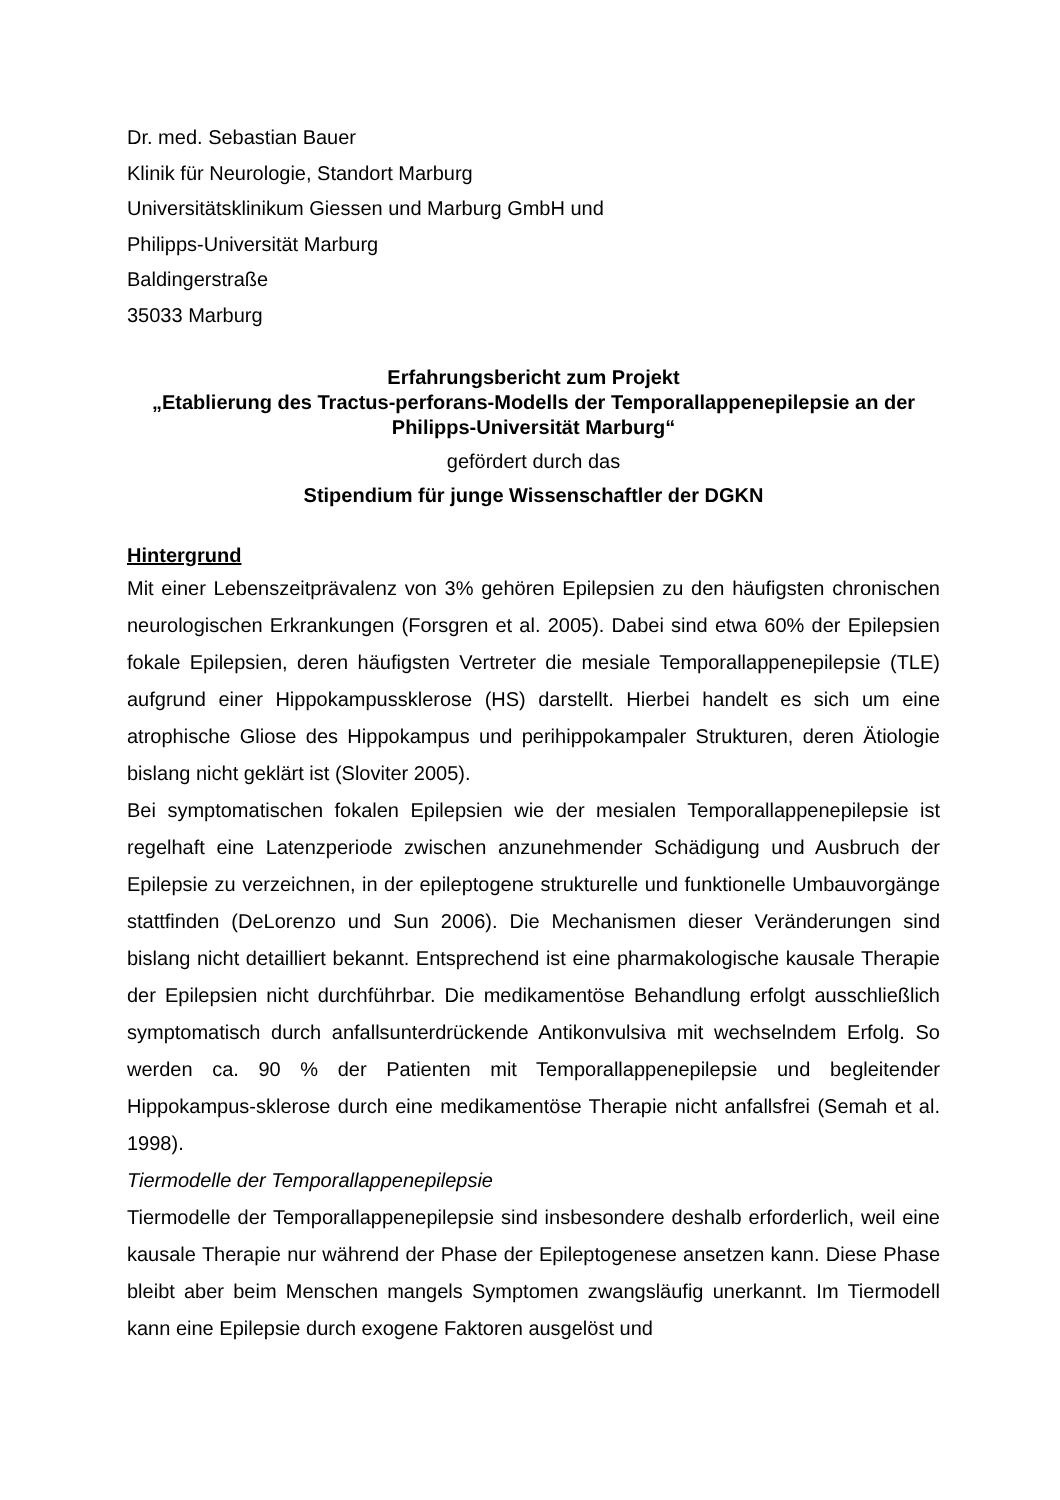Dr. med. Sebastian Bauer
Klinik für Neurologie, Standort Marburg
Universitätsklinikum Giessen und Marburg GmbH und
Philipps-Universität Marburg
Baldingerstraße
35033 Marburg
Erfahrungsbericht zum Projekt
„Etablierung des Tractus-perforans-Modells der Temporallappenepilepsie an der Philipps-Universität Marburg“
gefördert durch das
Stipendium für junge Wissenschaftler der DGKN
Hintergrund
Mit einer Lebenszeitprävalenz von 3% gehören Epilepsien zu den häufigsten chronischen neurologischen Erkrankungen (Forsgren et al. 2005). Dabei sind etwa 60% der Epilepsien fokale Epilepsien, deren häufigsten Vertreter die mesiale Temporallappenepilepsie (TLE) aufgrund einer Hippokampussklerose (HS) darstellt. Hierbei handelt es sich um eine atrophische Gliose des Hippokampus und perihippokampaler Strukturen, deren Ätiologie bislang nicht geklärt ist (Sloviter 2005).
Bei symptomatischen fokalen Epilepsien wie der mesialen Temporallappenepilepsie ist regelhaft eine Latenzperiode zwischen anzunehmender Schädigung und Ausbruch der Epilepsie zu verzeichnen, in der epileptogene strukturelle und funktionelle Umbauvorgänge stattfinden (DeLorenzo und Sun 2006). Die Mechanismen dieser Veränderungen sind bislang nicht detailliert bekannt. Entsprechend ist eine pharmakologische kausale Therapie der Epilepsien nicht durchführbar. Die medikamentöse Behandlung erfolgt ausschließlich symptomatisch durch anfallsunterdrückende Antikonvulsiva mit wechselndem Erfolg. So werden ca. 90 % der Patienten mit Temporallappenepilepsie und begleitender Hippokampus-sklerose durch eine medikamentöse Therapie nicht anfallsfrei (Semah et al. 1998).
Tiermodelle der Temporallappenepilepsie
Tiermodelle der Temporallappenepilepsie sind insbesondere deshalb erforderlich, weil eine kausale Therapie nur während der Phase der Epileptogenese ansetzen kann. Diese Phase bleibt aber beim Menschen mangels Symptomen zwangsläufig unerkannt. Im Tiermodell kann eine Epilepsie durch exogene Faktoren ausgelöst und